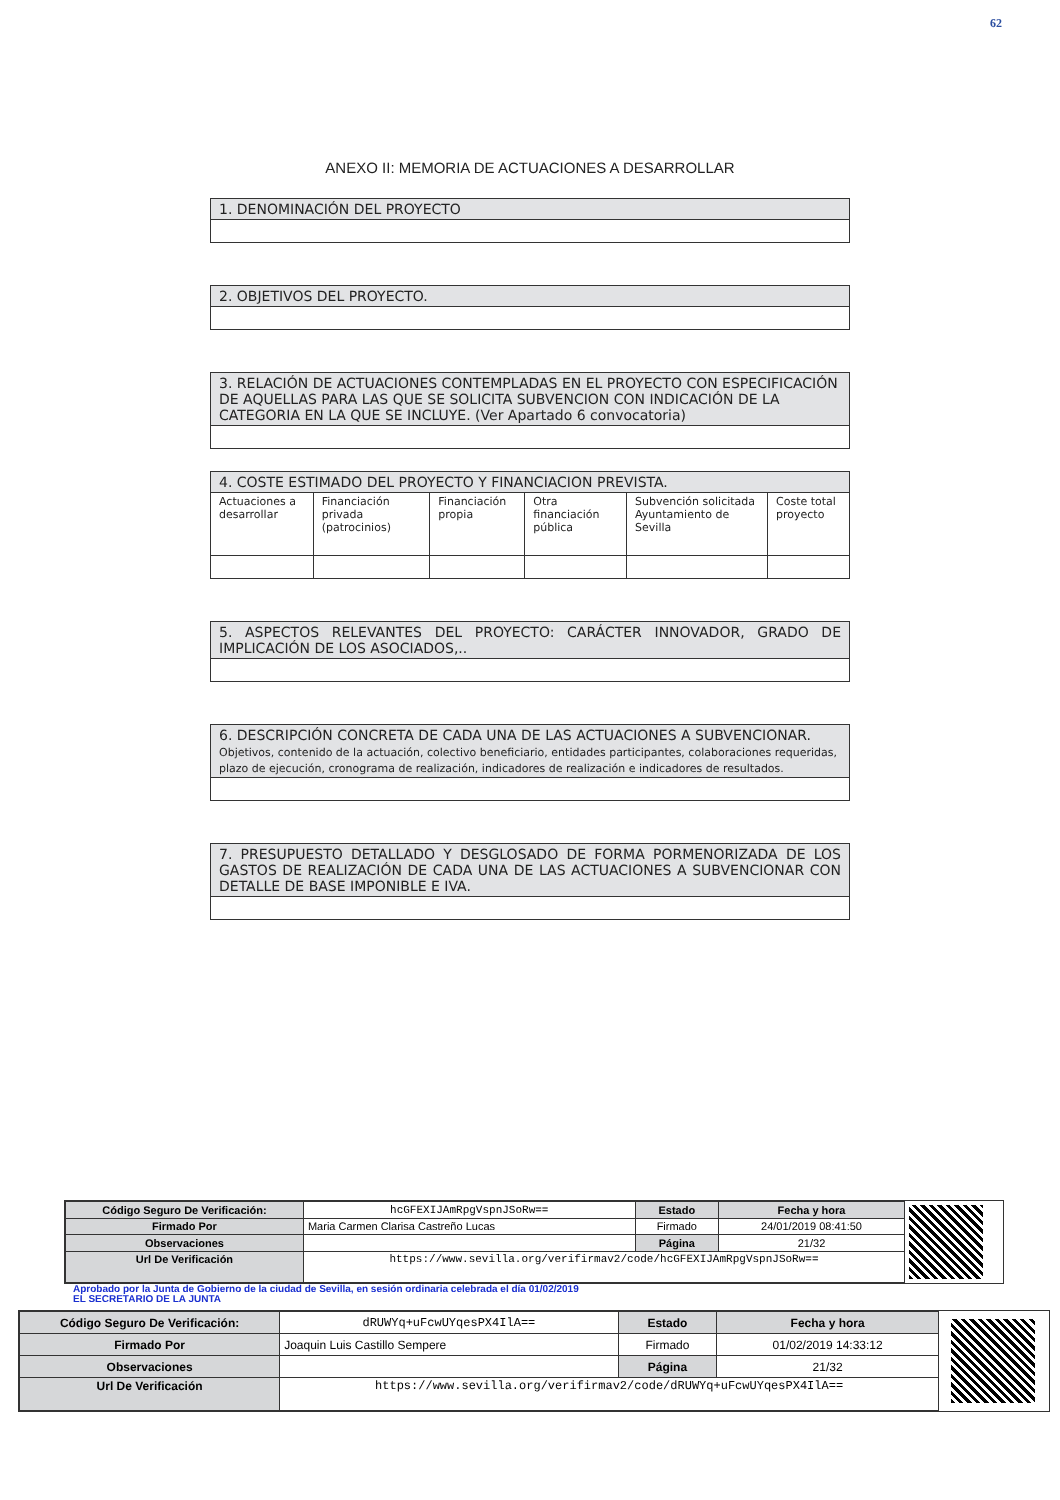62
ANEXO II: MEMORIA DE ACTUACIONES A DESARROLLAR
| 1. DENOMINACIÓN DEL PROYECTO |
| --- |
| 2. OBJETIVOS DEL PROYECTO. |
| --- |
| 3. RELACIÓN DE ACTUACIONES CONTEMPLADAS EN EL PROYECTO CON ESPECIFICACIÓN DE AQUELLAS PARA LAS QUE SE SOLICITA SUBVENCION CON INDICACIÓN DE LA CATEGORIA EN LA QUE SE INCLUYE. (Ver Apartado 6 convocatoria) |
| --- |
| 4. COSTE ESTIMADO DEL PROYECTO Y FINANCIACION PREVISTA. | | | | | |
| --- | --- | --- | --- | --- | --- |
| Actuaciones a desarrollar | Financiación privada (patrocinios) | Financiación propia | Otra financiación pública | Subvención solicitada Ayuntamiento de Sevilla | Coste total proyecto |
| 5. ASPECTOS RELEVANTES DEL PROYECTO: CARÁCTER INNOVADOR, GRADO DE IMPLICACIÓN DE LOS ASOCIADOS,.. |
| --- |
| 6. DESCRIPCIÓN CONCRETA DE CADA UNA DE LAS ACTUACIONES A SUBVENCIONAR. Objetivos, contenido de la actuación, colectivo beneficiario, entidades participantes, colaboraciones requeridas, plazo de ejecución, cronograma de realización, indicadores de realización e indicadores de resultados. |
| --- |
| 7. PRESUPUESTO DETALLADO Y DESGLOSADO DE FORMA PORMENORIZADA DE LOS GASTOS DE REALIZACIÓN DE CADA UNA DE LAS ACTUACIONES A SUBVENCIONAR CON DETALLE DE BASE IMPONIBLE E IVA. |
| --- |
| Código Seguro De Verificación: | hcGFEXIJAmRpgVspnJSoRw== | Estado | Fecha y hora |
| Firmado Por | Maria Carmen Clarisa Castreño Lucas | Firmado | 24/01/2019 08:41:50 |
| Observaciones | | Página | 21/32 |
| Url De Verificación | https://www.sevilla.org/verifirmav2/code/hcGFEXIJAmRpgVspnJSoRw== | | |
Aprobado por la Junta de Gobierno de la ciudad de Sevilla, en sesión ordinaria celebrada el día 01/02/2019
EL SECRETARIO DE LA JUNTA
| Código Seguro De Verificación: | dRUWYq+uFcwUYqesPX4IlA== | Estado | Fecha y hora |
| Firmado Por | Joaquin Luis Castillo Sempere | Firmado | 01/02/2019 14:33:12 |
| Observaciones | | Página | 21/32 |
| Url De Verificación | https://www.sevilla.org/verifirmav2/code/dRUWYq+uFcwUYqesPX4IlA== | | |